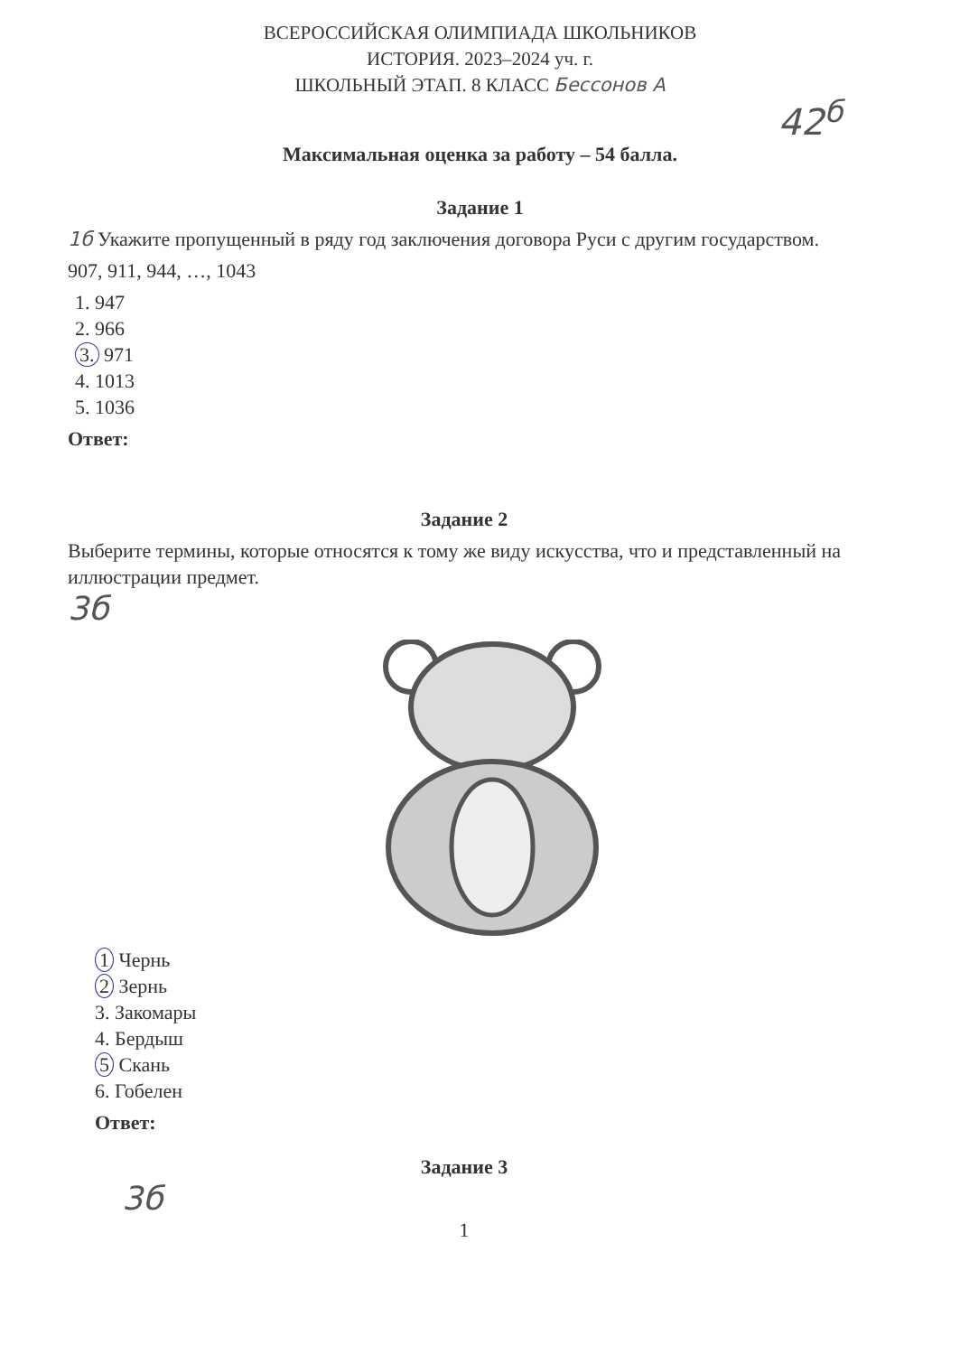ВСЕРОССИЙСКАЯ ОЛИМПИАДА ШКОЛЬНИКОВ
ИСТОРИЯ. 2023–2024 уч. г.
ШКОЛЬНЫЙ ЭТАП. 8 КЛАСС Бессонов А
42<sup>б</sup>
Максимальная оценка за работу – 54 балла.
Задание 1
1б Укажите пропущенный в ряду год заключения договора Руси с другим государством.
907, 911, 944, …, 1043
1. 947
2. 966
3. 971
4. 1013
5. 1036
Ответ:
Задание 2
Выберите термины, которые относятся к тому же виду искусства, что и представленный на иллюстрации предмет.
3б
1 Чернь
2 Зернь
3. Закомары
4. Бердыш
5 Скань
6. Гобелен
Ответ:
Задание 3
3б
1